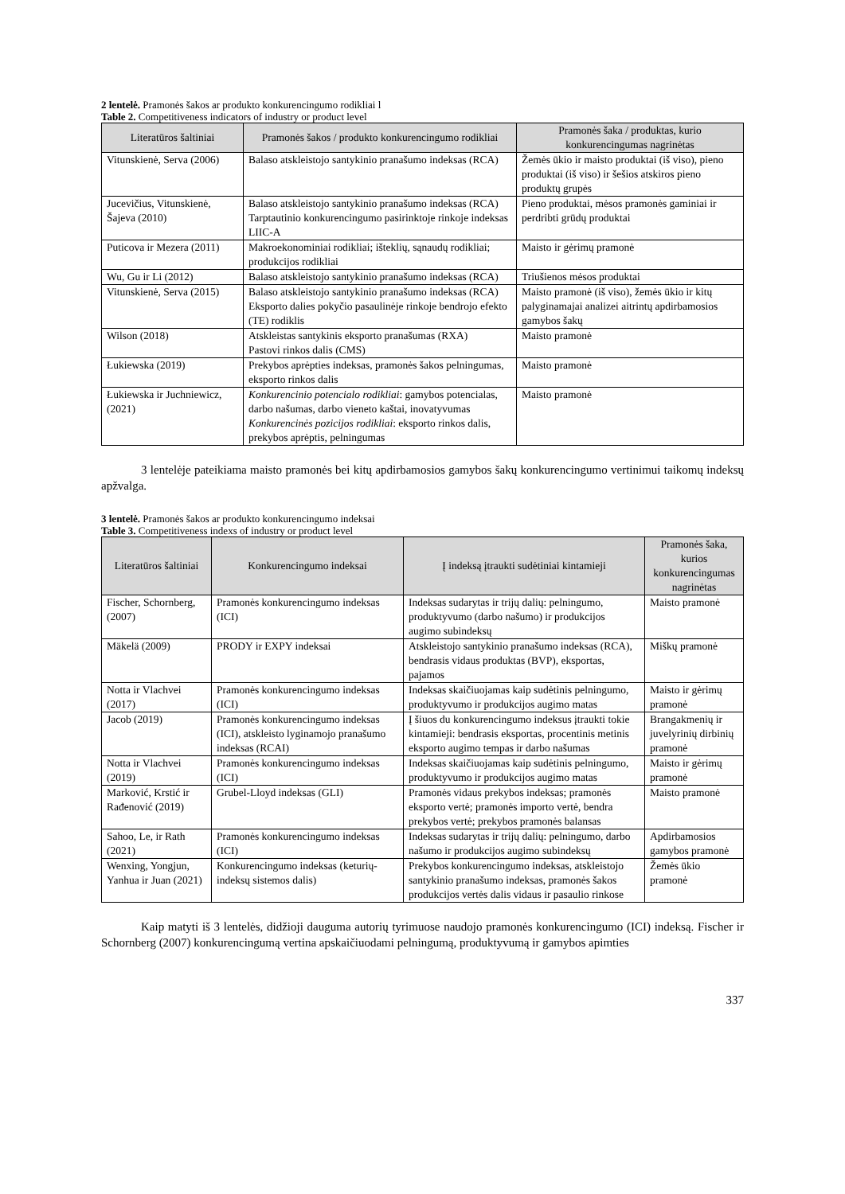2 lentelė. Pramonės šakos ar produkto konkurencingumo rodikliai l
Table 2. Competitiveness indicators of industry or product level
| Literatūros šaltiniai | Pramonės šakos / produkto konkurencingumo rodikliai | Pramonės šaka / produktas, kurio konkurencingumas nagrinėtas |
| --- | --- | --- |
| Vitunskienė, Serva (2006) | Balaso atskleistojo santykinio pranašumo indeksas (RCA) | Žemės ūkio ir maisto produktai (iš viso), pieno produktai (iš viso) ir šešios atskiros pieno produktų grupės |
| Jucevičius, Vitunskienė, Šajeva (2010) | Balaso atskleistojo santykinio pranašumo indeksas (RCA) Tarptautinio konkurencingumo pasirinktoje rinkoje indeksas LIIC-A | Pieno produktai, mėsos pramonės gaminiai ir perdribti grūdų produktai |
| Puticova ir Mezera (2011) | Makroekonominiai rodikliai; išteklių, sąnaudų rodikliai; produkcijos rodikliai | Maisto ir gėrimų pramonė |
| Wu, Gu ir Li (2012) | Balaso atskleistojo santykinio pranašumo indeksas (RCA) | Triušienos mėsos produktai |
| Vitunskienė, Serva (2015) | Balaso atskleistojo santykinio pranašumo indeksas (RCA) Eksporto dalies pokyčio pasaulinėje rinkoje bendrojo efekto (TE) rodiklis | Maisto pramonė (iš viso), žemės ūkio ir kitų palyginamajai analizei aitrintų apdirbamosios gamybos šakų |
| Wilson (2018) | Atskleistas santykinis eksporto pranašumas (RXA) Pastovi rinkos dalis (CMS) | Maisto pramonė |
| Łukiewska (2019) | Prekybos aprėpties indeksas, pramonės šakos pelningumas, eksporto rinkos dalis | Maisto pramonė |
| Łukiewska ir Juchniewicz, (2021) | Konkurencinio potencialo rodikliai : gamybos potencialas, darbo našumas, darbo vieneto kaštai, inovatyvumas Konkurencinės pozicijos rodikliai : eksporto rinkos dalis, prekybos aprėptis, pelningumas | Maisto pramonė |
3 lentelėje pateikiama maisto pramonės bei kitų apdirbamosios gamybos šakų konkurencingumo vertinimui taikomų indeksų apžvalga.
3 lentelė. Pramonės šakos ar produkto konkurencingumo indeksai
Table 3. Competitiveness indexs of industry or product level
| Literatūros šaltiniai | Konkurencingumo indeksai | Į indeksą įtraukti sudėtiniai kintamieji | Pramonės šaka, kurios konkurencingumas nagrinėtas |
| --- | --- | --- | --- |
| Fischer, Schornberg, (2007) | Pramonės konkurencingumo indeksas (ICI) | Indeksas sudarytas ir trijų dalių: pelningumo, produktyvumo (darbo našumo) ir produkcijos augimo subindeksų | Maisto pramonė |
| Mäkelä (2009) | PRODY ir EXPY indeksai | Atskleistojo santykinio pranašumo indeksas (RCA), bendrasis vidaus produktas (BVP), eksportas, pajamos | Miškų pramonė |
| Notta ir Vlachvei (2017) | Pramonės konkurencingumo indeksas (ICI) | Indeksas skaičiuojamas kaip sudėtinis pelningumo, produktyvumo ir produkcijos augimo matas | Maisto ir gėrimų pramonė |
| Jacob (2019) | Pramonės konkurencingumo indeksas (ICI), atskleisto lyginamojo pranašumo indeksas (RCAI) | Į šiuos du konkurencingumo indeksus įtraukti tokie kintamieji: bendrasis eksportas, procentinis metinis eksporto augimo tempas ir darbo našumas | Brangakmenių ir juvelyrinių dirbinių pramonė |
| Notta ir Vlachvei (2019) | Pramonės konkurencingumo indeksas (ICI) | Indeksas skaičiuojamas kaip sudėtinis pelningumo, produktyvumo ir produkcijos augimo matas | Maisto ir gėrimų pramonė |
| Marković, Krstić ir Rađenović (2019) | Grubel-Lloyd indeksas (GLI) | Pramonės vidaus prekybos indeksas; pramonės eksporto vertė; pramonės importo vertė, bendra prekybos vertė; prekybos pramonės balansas | Maisto pramonė |
| Sahoo, Le, ir Rath (2021) | Pramonės konkurencingumo indeksas (ICI) | Indeksas sudarytas ir trijų dalių: pelningumo, darbo našumo ir produkcijos augimo subindeksų | Apdirbamosios gamybos pramonė |
| Wenxing, Yongjun, Yanhua ir Juan (2021) | Konkurencingumo indeksas (keturių-indeksų sistemos dalis) | Prekybos konkurencingumo indeksas, atskleistojo santykinio pranašumo indeksas, pramonės šakos produkcijos vertės dalis vidaus ir pasaulio rinkose | Žemės ūkio pramonė |
Kaip matyti iš 3 lentelės, didžioji dauguma autorių tyrimuose naudojo pramonės konkurencingumo (ICI) indeksą. Fischer ir Schornberg (2007) konkurencingumą vertina apskaičiuodami pelningumą, produktyvumą ir gamybos apimties
337